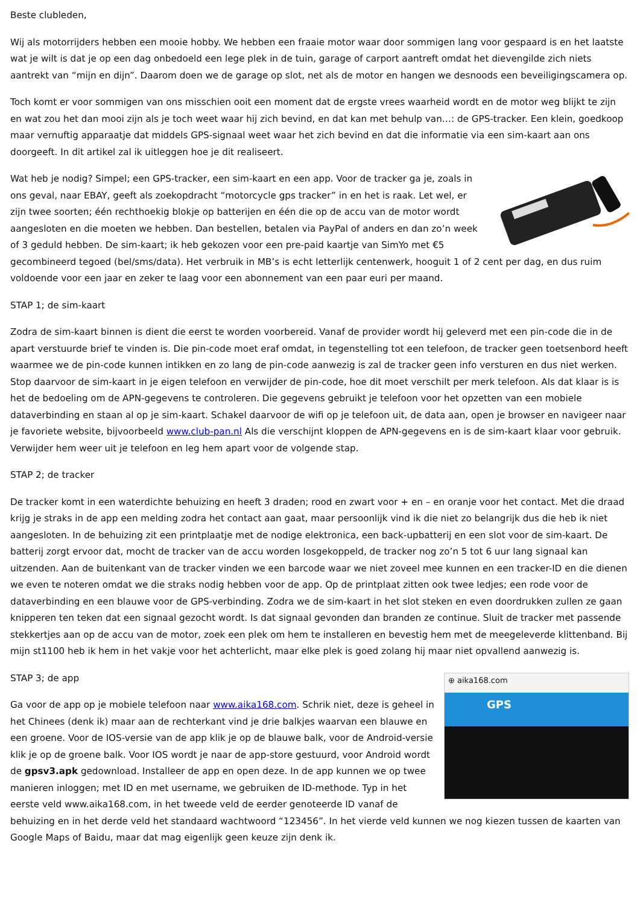Beste clubleden,
Wij als motorrijders hebben een mooie hobby. We hebben een fraaie motor waar door sommigen lang voor gespaard is en het laatste wat je wilt is dat je op een dag onbedoeld een lege plek in de tuin, garage of carport aantreft omdat het dievengilde zich niets aantrekt van “mijn en dijn”. Daarom doen we de garage op slot, net als de motor en hangen we desnoods een beveiligingscamera op.
Toch komt er voor sommigen van ons misschien ooit een moment dat de ergste vrees waarheid wordt en de motor weg blijkt te zijn en wat zou het dan mooi zijn als je toch weet waar hij zich bevind, en dat kan met behulp van…: de GPS-tracker. Een klein, goedkoop maar vernuftig apparaatje dat middels GPS-signaal weet waar het zich bevind en dat die informatie via een sim-kaart aan ons doorgeeft. In dit artikel zal ik uitleggen hoe je dit realiseert.
Wat heb je nodig? Simpel; een GPS-tracker, een sim-kaart en een app. Voor de tracker ga je, zoals in ons geval, naar EBAY, geeft als zoekopdracht “motorcycle gps tracker” in en het is raak. Let wel, er zijn twee soorten; één rechthoekig blokje op batterijen en één die op de accu van de motor wordt aangesloten en die moeten we hebben. Dan bestellen, betalen via PayPal of anders en dan zo’n week of 3 geduld hebben. De sim-kaart; ik heb gekozen voor een pre-paid kaartje van SimYo met €5 gecombineerd tegoed (bel/sms/data). Het verbruik in MB’s is echt letterlijk centenwerk, hooguit 1 of 2 cent per dag, en dus ruim voldoende voor een jaar en zeker te laag voor een abonnement van een paar euri per maand.
STAP 1; de sim-kaart
Zodra de sim-kaart binnen is dient die eerst te worden voorbereid. Vanaf de provider wordt hij geleverd met een pin-code die in de apart verstuurde brief te vinden is. Die pin-code moet eraf omdat, in tegenstelling tot een telefoon, de tracker geen toetsenbord heeft waarmee we de pin-code kunnen intikken en zo lang de pin-code aanwezig is zal de tracker geen info versturen en dus niet werken. Stop daarvoor de sim-kaart in je eigen telefoon en verwijder de pin-code, hoe dit moet verschilt per merk telefoon. Als dat klaar is is het de bedoeling om de APN-gegevens te controleren. Die gegevens gebruikt je telefoon voor het opzetten van een mobiele dataverbinding en staan al op je sim-kaart. Schakel daarvoor de wifi op je telefoon uit, de data aan, open je browser en navigeer naar je favoriete website, bijvoorbeeld www.club-pan.nl Als die verschijnt kloppen de APN-gegevens en is de sim-kaart klaar voor gebruik. Verwijder hem weer uit je telefoon en leg hem apart voor de volgende stap.
STAP 2; de tracker
De tracker komt in een waterdichte behuizing en heeft 3 draden; rood en zwart voor + en – en oranje voor het contact. Met die draad krijg je straks in de app een melding zodra het contact aan gaat, maar persoonlijk vind ik die niet zo belangrijk dus die heb ik niet aangesloten. In de behuizing zit een printplaatje met de nodige elektronica, een back-upbatterij en een slot voor de sim-kaart. De batterij zorgt ervoor dat, mocht de tracker van de accu worden losgekoppeld, de tracker nog zo’n 5 tot 6 uur lang signaal kan uitzenden. Aan de buitenkant van de tracker vinden we een barcode waar we niet zoveel mee kunnen en een tracker-ID en die dienen we even te noteren omdat we die straks nodig hebben voor de app. Op de printplaat zitten ook twee ledjes; een rode voor de dataverbinding en een blauwe voor de GPS-verbinding. Zodra we de sim-kaart in het slot steken en even doordrukken zullen ze gaan knipperen ten teken dat een signaal gezocht wordt. Is dat signaal gevonden dan branden ze continue. Sluit de tracker met passende stekkertjes aan op de accu van de motor, zoek een plek om hem te installeren en bevestig hem met de meegeleverde klittenband. Bij mijn st1100 heb ik hem in het vakje voor het achterlicht, maar elke plek is goed zolang hij maar niet opvallend aanwezig is.
⊕ aika168.com
GPS
STAP 3; de app
Ga voor de app op je mobiele telefoon naar www.aika168.com. Schrik niet, deze is geheel in het Chinees (denk ik) maar aan de rechterkant vind je drie balkjes waarvan een blauwe en een groene. Voor de IOS-versie van de app klik je op de blauwe balk, voor de Android-versie klik je op de groene balk. Voor IOS wordt je naar de app-store gestuurd, voor Android wordt de gpsv3.apk gedownload. Installeer de app en open deze. In de app kunnen we op twee manieren inloggen; met ID en met username, we gebruiken de ID-methode. Typ in het eerste veld www.aika168.com, in het tweede veld de eerder genoteerde ID vanaf de behuizing en in het derde veld het standaard wachtwoord “123456”. In het vierde veld kunnen we nog kiezen tussen de kaarten van Google Maps of Baidu, maar dat mag eigenlijk geen keuze zijn denk ik.